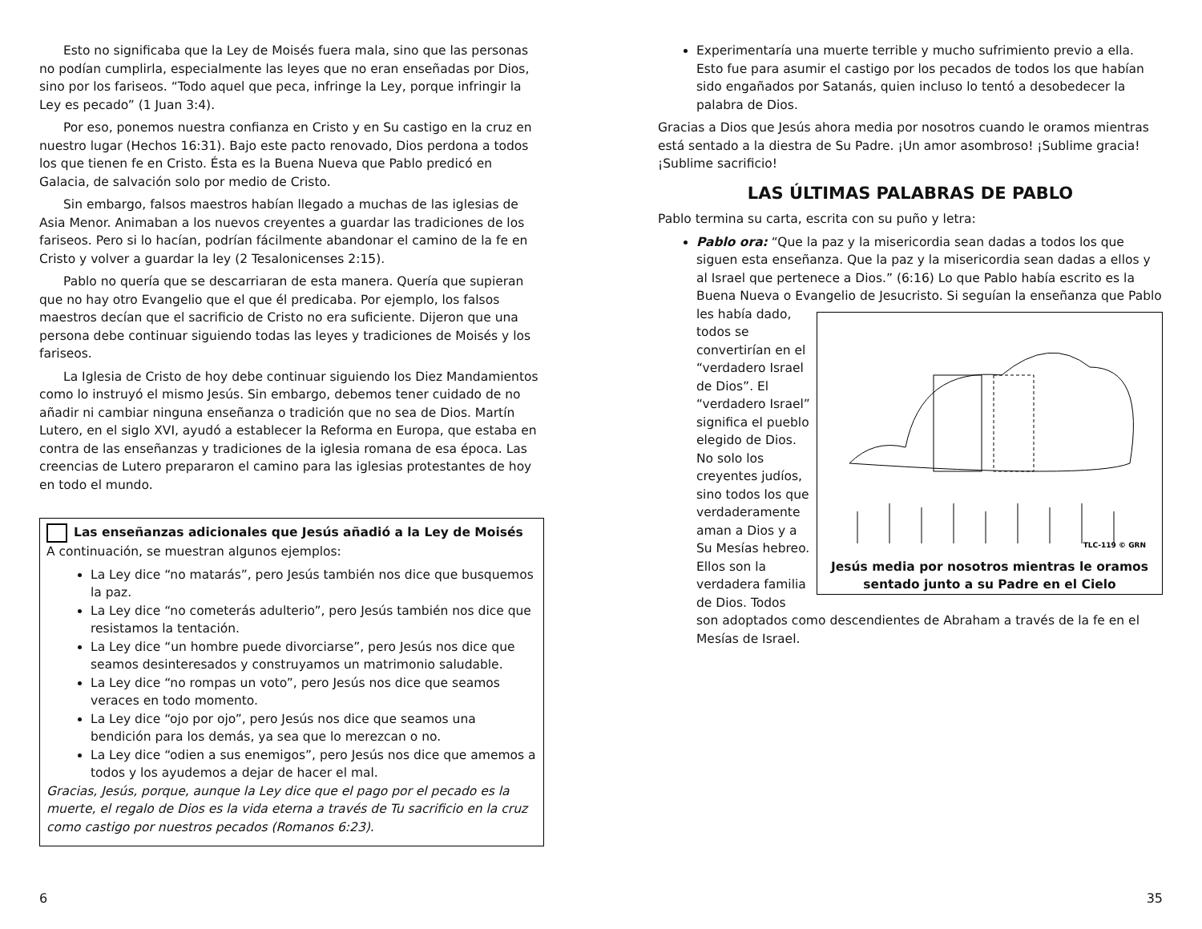Esto no significaba que la Ley de Moisés fuera mala, sino que las personas no podían cumplirla, especialmente las leyes que no eran enseñadas por Dios, sino por los fariseos. “Todo aquel que peca, infringe la Ley, porque infringir la Ley es pecado” (1 Juan 3:4).
Por eso, ponemos nuestra confianza en Cristo y en Su castigo en la cruz en nuestro lugar (Hechos 16:31). Bajo este pacto renovado, Dios perdona a todos los que tienen fe en Cristo. Ésta es la Buena Nueva que Pablo predicó en Galacia, de salvación solo por medio de Cristo.
Sin embargo, falsos maestros habían llegado a muchas de las iglesias de Asia Menor. Animaban a los nuevos creyentes a guardar las tradiciones de los fariseos. Pero si lo hacían, podrían fácilmente abandonar el camino de la fe en Cristo y volver a guardar la ley (2 Tesalonicenses 2:15).
Pablo no quería que se descarriaran de esta manera. Quería que supieran que no hay otro Evangelio que el que él predicaba. Por ejemplo, los falsos maestros decían que el sacrificio de Cristo no era suficiente. Dijeron que una persona debe continuar siguiendo todas las leyes y tradiciones de Moisés y los fariseos.
La Iglesia de Cristo de hoy debe continuar siguiendo los Diez Mandamientos como lo instruyó el mismo Jesús. Sin embargo, debemos tener cuidado de no añadir ni cambiar ninguna enseñanza o tradición que no sea de Dios. Martín Lutero, en el siglo XVI, ayudó a establecer la Reforma en Europa, que estaba en contra de las enseñanzas y tradiciones de la iglesia romana de esa época. Las creencias de Lutero prepararon el camino para las iglesias protestantes de hoy en todo el mundo.
Las enseñanzas adicionales que Jesús añadió a la Ley de Moisés
A continuación, se muestran algunos ejemplos:
La Ley dice “no matarás”, pero Jesús también nos dice que busquemos la paz.
La Ley dice “no cometerás adulterio”, pero Jesús también nos dice que resistamos la tentación.
La Ley dice “un hombre puede divorciarse”, pero Jesús nos dice que seamos desinteresados y construyamos un matrimonio saludable.
La Ley dice “no rompas un voto”, pero Jesús nos dice que seamos veraces en todo momento.
La Ley dice “ojo por ojo”, pero Jesús nos dice que seamos una bendición para los demás, ya sea que lo merezcan o no.
La Ley dice “odien a sus enemigos”, pero Jesús nos dice que amemos a todos y los ayudemos a dejar de hacer el mal.
Gracias, Jesús, porque, aunque la Ley dice que el pago por el pecado es la muerte, el regalo de Dios es la vida eterna a través de Tu sacrificio en la cruz como castigo por nuestros pecados (Romanos 6:23).
6
Experimentaría una muerte terrible y mucho sufrimiento previo a ella. Esto fue para asumir el castigo por los pecados de todos los que habían sido engañados por Satanás, quien incluso lo tentó a desobedecer la palabra de Dios.
Gracias a Dios que Jesús ahora media por nosotros cuando le oramos mientras está sentado a la diestra de Su Padre. ¡Un amor asombroso! ¡Sublime gracia! ¡Sublime sacrificio!
LAS ÚLTIMAS PALABRAS DE PABLO
Pablo termina su carta, escrita con su puño y letra:
Pablo ora: “Que la paz y la misericordia sean dadas a todos los que siguen esta enseñanza. Que la paz y la misericordia sean dadas a ellos y al Israel que pertenece a Dios.” (6:16) Lo que Pablo había escrito es la Buena Nueva o Evangelio de Jesucristo. Si seguían la enseñanza
TLC-119 © GRN
Jesús media por nosotros mientras le oramos sentado junto a su Padre en el Cielo
que Pablo les había dado, todos se convertirían en el “verdadero Israel de Dios”. El “verdadero Israel” significa el pueblo elegido de Dios. No solo los creyentes judíos, sino todos los que verdaderamente aman a Dios y a Su Mesías hebreo. Ellos son la verdadera familia de Dios. Todos son adoptados como descendientes de Abraham a través de la fe en el Mesías de Israel.
35